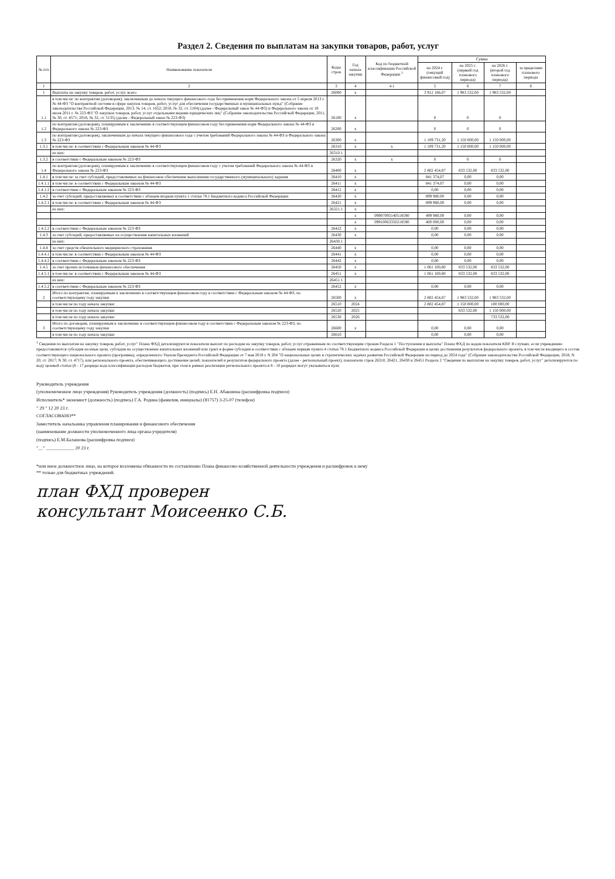Раздел 2. Сведения по выплатам на закупки товаров, работ, услуг
| № п/п | Наименование показателя | Коды строк | Год начала закупки | Код по бюджетной классификации Российской Федерации <sup>1</sup> | Сумма | | | |
| --- | --- | --- | --- | --- | --- | --- | --- | --- |
| | | | | | на 2024 г. (текущий финансовый год) | на 2025 г. (первый год планового периода) | на 2026 г. (второй год планового периода) | за пределами планового периода |
| 1 | 2 | 3 | 4 | 4.1 | 5 | 6 | 7 | 8 |
| 1 | Выплаты на закупку товаров, работ, услуг, всего | 26000 | x | | 3 912 186,07 | 1 983 532,00 | 1 983 532,00 | |
| 1.1 | в том числе: по контрактам (договорам), заключенным до начала текущего финансового года без применения норм Федерального закона от 5 апреля 2013 г. № 44-ФЗ "О контрактной системе в сфере закупок товаров, работ, услуг для обеспечения государственных и муниципальных нужд" (Собрание законодательства Российской Федерации, 2013, № 14, ст. 1652; 2018, № 32, ст. 5104) (далее - Федеральный закон № 44-ФЗ) и Федерального закона от 18 июля 2011 г. № 223-ФЗ "О закупках товаров, работ, услуг отдельными видами юридических лиц" (Собрание законодательства Российской Федерации, 2011, № 30, ст. 4571; 2018, № 32, ст. 5135) (далее - Федеральный закон № 223-ФЗ) | 26100 | x | | 0 | 0 | 0 | |
| 1.2 | по контрактам (договорам), планируемым к заключению в соответствующем финансовом году без применения норм Федерального закона № 44-ФЗ и Федерального закона № 223-ФЗ | 26200 | x | | 0 | 0 | 0 | |
| 1.3 | по контрактам (договорам), заключенным до начала текущего финансового года с учетом требований Федерального закона № 44-ФЗ и Федерального закона № 223-ФЗ | 26300 | x | | 1 109 731,20 | 1 150 000,00 | 1 150 000,00 | |
| 1.3.1 | в том числе: в соответствии с Федеральным законом № 44-ФЗ | 26310 | x | x | 1 109 731,20 | 1 150 000,00 | 1 150 000,00 | |
| | из них: | 26310.1 | | | | | | |
| 1.3.2 | в соответствии с Федеральным законом № 223-ФЗ | 26320 | x | x | 0 | 0 | 0 | |
| 1.4 | по контрактам (договорам), планируемым к заключению в соответствующем финансовом году с учетом требований Федерального закона № 44-ФЗ и Федерального закона № 223-ФЗ | 26400 | x | | 2 802 454,87 | 833 532,00 | 833 532,00 | |
| 1.4.1 | в том числе: за счет субсидий, предоставляемых на финансовое обеспечение выполнения государственного (муниципального) задания | 26410 | x | | 841 374,07 | 0,00 | 0,00 | |
| 1.4.1.1 | в том числе: в соответствии с Федеральным законом № 44-ФЗ | 26411 | x | | 841 374,07 | 0,00 | 0,00 | |
| 1.4.1.2 | в соответствии с Федеральным законом № 223-ФЗ | 26412 | x | | 0,00 | 0,00 | 0,00 | |
| 1.4.2 | за счет субсидий, предоставляемых в соответствии с абзацем вторым пункта 1 статьи 78.1 Бюджетного кодекса Российской Федерации | 26420 | x | | 899 980,00 | 0,00 | 0,00 | |
| 1.4.2.1 | в том числе: в соответствии с Федеральным законом № 44-ФЗ | 26421 | x | | 899 980,00 | 0,00 | 0,00 | |
| | из них: | 26321.1 | x | | | | | |
| | | | x | 09907093140518590 | 499 980,00 | 0,00 | 0,00 | |
| | | | x | 09910063350218590 | 400 000,00 | 0,00 | 0,00 | |
| 1.4.2.2 | в соответствии с Федеральным законом № 223-ФЗ | 26422 | x | | 0,00 | 0,00 | 0,00 | |
| 1.4.3 | за счет субсидий, предоставляемых на осуществление капитальных вложений | 26430 | x | | 0,00 | 0,00 | 0,00 | |
| | из них: | 26430.1 | | | | | | |
| 1.4.4 | за счет средств обязательного медицинского страхования | 26440 | x | | 0,00 | 0,00 | 0,00 | |
| 1.4.4.1 | в том числе: в соответствии с Федеральным законом № 44-ФЗ | 26441 | x | | 0,00 | 0,00 | 0,00 | |
| 1.4.4.2 | в соответствии с Федеральным законом № 223-ФЗ | 26442 | x | | 0,00 | 0,00 | 0,00 | |
| 1.4.5 | за счет прочих источников финансового обеспечения | 26450 | x | | 1 061 100,80 | 833 532,00 | 833 532,00 | |
| 1.4.5.1 | в том числе: в соответствии с Федеральным законом № 44-ФЗ | 26451 | x | | 1 061 100,80 | 833 532,00 | 833 532,00 | |
| | из них: | 26451.1 | | | | | | |
| 1.4.5.2 | в соответствии с Федеральным законом № 223-ФЗ | 26452 | x | | 0,00 | 0,00 | 0,00 | |
| 2 | Итого по контрактам, планируемым к заключению в соответствующем финансовом году в соответствии с Федеральным законом № 44-ФЗ, по соответствующему году закупки | 26500 | x | | 2 802 454,87 | 1 983 532,00 | 1 983 532,00 | |
| | в том числе по году начала закупки: | 26510 | 2024 | | 2 802 454,87 | 1 150 000,00 | 100 000,00 | |
| | в том числе по году начала закупки: | 26520 | 2025 | | | 833 532,00 | 1 150 000,00 | |
| | в том числе по году начала закупки: | 26530 | 2026 | | | | 733 532,00 | |
| 3 | Итого по договорам, планируемым к заключению в соответствующем финансовом году в соответствии с Федеральным законом № 223-ФЗ, по соответствующему году закупки | 26600 | x | | 0,00 | 0,00 | 0,00 | |
| | в том числе по году начала закупки: | 26610 | | | 0,00 | 0,00 | 0,00 | |
<sup>1</sup> Сведения по выплатам на закупку товаров, работ, услуг" Плана ФХД детализируются показатели выплат по расходам на закупку товаров, работ, услуг отраженным по соответствующим строкам Раздела 1 "Поступления и выплаты" Плана ФХД по кодам показателя КВР. В случаях, если учреждению предоставляются субсидия на иные цели, субсидия на осуществление капитальных вложений или грант в форме субсидии в соответствии с абзацем первым пункта 4 статьи 78.1 Бюджетного кодекса Российской Федерации в целях достижения результатов федерального проекта, в том числе входящего в состав соответствующего национального проекта (программы), определенного Указом Президента Российской Федерации от 7 мая 2018 г. N 204 "О национальных целях и стратегических задачах развития Российской Федерации на период до 2024 года" (Собрание законодательства Российской Федерации, 2018, N 20, ст. 2817; N 30, ст. 4717), или регионального проекта, обеспечивающего достижение целей, показателей и результатов федерального проекта (далее - региональный проект), показатели строк 26310, 26421, 26430 и 26451 Раздела 2 "Сведения по выплатам на закупку товаров, работ, услуг" детализируются по коду целевой статьи (8 - 17 разряды кода классификации расходов бюджетов, при этом в рамках реализации регионального проекта в 8 - 10 разрядах могут указываться нули
Руководитель учреждения
(уполномоченное лицо учреждения) Руководитель учреждения (должность) (подпись) Е.Н. Абакшина (расшифровка подписи)
Исполнитель* экономист (должность) (подпись) Г.А. Родина (фамилия, инициалы) (81757) 3-25-07 (телефон)
" 29 " 12 20 23 г.
СОГЛАСОВАНО**
Заместитель начальника управления планирования и финансового обеспечения
(наименование должности уполномоченного лица органа-учредителя)
(подпись) Е.М.Балашова (расшифровка подписи)
"__" ____________ 20 23 г.
*или иное должностное лицо, на которое возложены обязанности по составлению Плана финансово-хозяйственной деятельности учреждения и расшифровок к нему
** только для бюджетных учреждений.
план ФХД проверен
консультант Моисеенко С.Б.